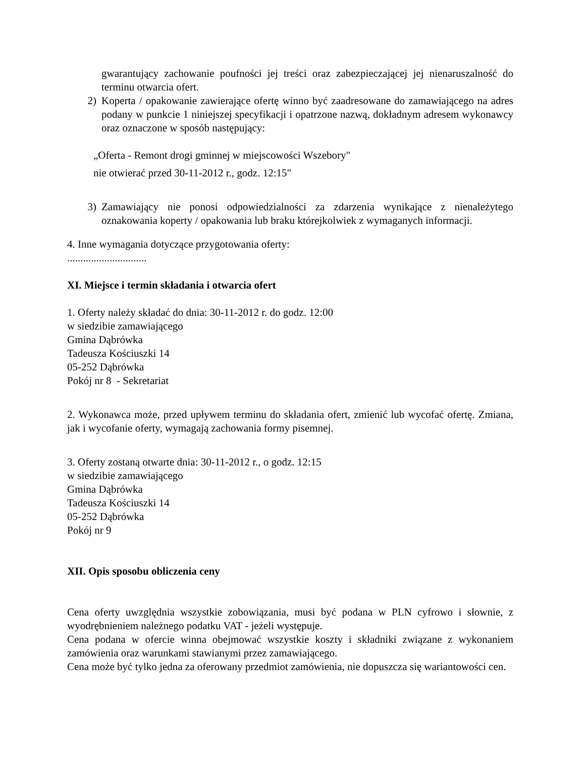gwarantujący zachowanie poufności jej treści oraz zabezpieczającej jej nienaruszalność do terminu otwarcia ofert.
2) Koperta / opakowanie zawierające ofertę winno być zaadresowane do zamawiającego na adres podany w punkcie 1 niniejszej specyfikacji i opatrzone nazwą, dokładnym adresem wykonawcy oraz oznaczone w sposób następujący:
„Oferta - Remont drogi gminnej w miejscowości Wszebory"
nie otwierać przed 30-11-2012 r., godz. 12:15"
3) Zamawiający nie ponosi odpowiedzialności za zdarzenia wynikające z nienależytego oznakowania koperty / opakowania lub braku którejkolwiek z wymaganych informacji.
4. Inne wymagania dotyczące przygotowania oferty:
..............................
XI. Miejsce i termin składania i otwarcia ofert
1. Oferty należy składać do dnia: 30-11-2012 r. do godz. 12:00
w siedzibie zamawiającego
Gmina Dąbrówka
Tadeusza Kościuszki 14
05-252 Dąbrówka
Pokój nr 8 - Sekretariat
2. Wykonawca może, przed upływem terminu do składania ofert, zmienić lub wycofać ofertę. Zmiana, jak i wycofanie oferty, wymagają zachowania formy pisemnej.
3. Oferty zostaną otwarte dnia: 30-11-2012 r., o godz. 12:15
w siedzibie zamawiającego
Gmina Dąbrówka
Tadeusza Kościuszki 14
05-252 Dąbrówka
Pokój nr 9
XII. Opis sposobu obliczenia ceny
Cena oferty uwzględnia wszystkie zobowiązania, musi być podana w PLN cyfrowo i słownie, z wyodrębnieniem należnego podatku VAT - jeżeli występuje.
Cena podana w ofercie winna obejmować wszystkie koszty i składniki związane z wykonaniem zamówienia oraz warunkami stawianymi przez zamawiającego.
Cena może być tylko jedna za oferowany przedmiot zamówienia, nie dopuszcza się wariantowości cen.